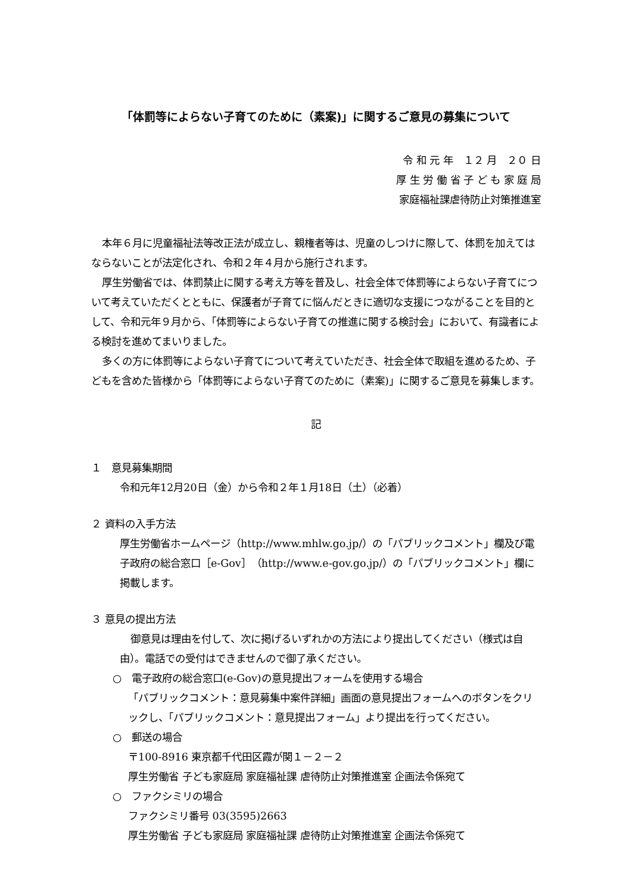「体罰等によらない子育てのために（素案)」に関するご意見の募集について
令 和 元 年　１２ 月　２０ 日
厚 生 労 働 省 子 ど も 家 庭 局
家庭福祉課虐待防止対策推進室
本年６月に児童福祉法等改正法が成立し、親権者等は、児童のしつけに際して、体罰を加えてはならないことが法定化され、令和２年４月から施行されます。
厚生労働省では、体罰禁止に関する考え方等を普及し、社会全体で体罰等によらない子育てについて考えていただくとともに、保護者が子育てに悩んだときに適切な支援につながることを目的として、令和元年９月から、「体罰等によらない子育ての推進に関する検討会」において、有識者による検討を進めてまいりました。
多くの方に体罰等によらない子育てについて考えていただき、社会全体で取組を進めるため、子どもを含めた皆様から「体罰等によらない子育てのために（素案)」に関するご意見を募集します。
記
１　意見募集期間
令和元年12月20日（金）から令和２年１月18日（土）（必着）
２ 資料の入手方法
厚生労働省ホームページ（http://www.mhlw.go.jp/）の「パブリックコメント」欄及び電子政府の総合窓口［e-Gov］（http://www.e-gov.go.jp/）の「パブリックコメント」欄に掲載します。
３ 意見の提出方法
御意見は理由を付して、次に掲げるいずれかの方法により提出してください（様式は自由）。電話での受付はできませんので御了承ください。
○　電子政府の総合窓口(e-Gov)の意見提出フォームを使用する場合
「パブリックコメント：意見募集中案件詳細」画面の意見提出フォームへのボタンをクリックし、「パブリックコメント：意見提出フォーム」より提出を行ってください。
○　郵送の場合
〒100-8916 東京都千代田区霞が関１－２－２
厚生労働省 子ども家庭局 家庭福祉課 虐待防止対策推進室 企画法令係宛て
○　ファクシミリの場合
ファクシミリ番号 03(3595)2663
厚生労働省 子ども家庭局 家庭福祉課 虐待防止対策推進室 企画法令係宛て